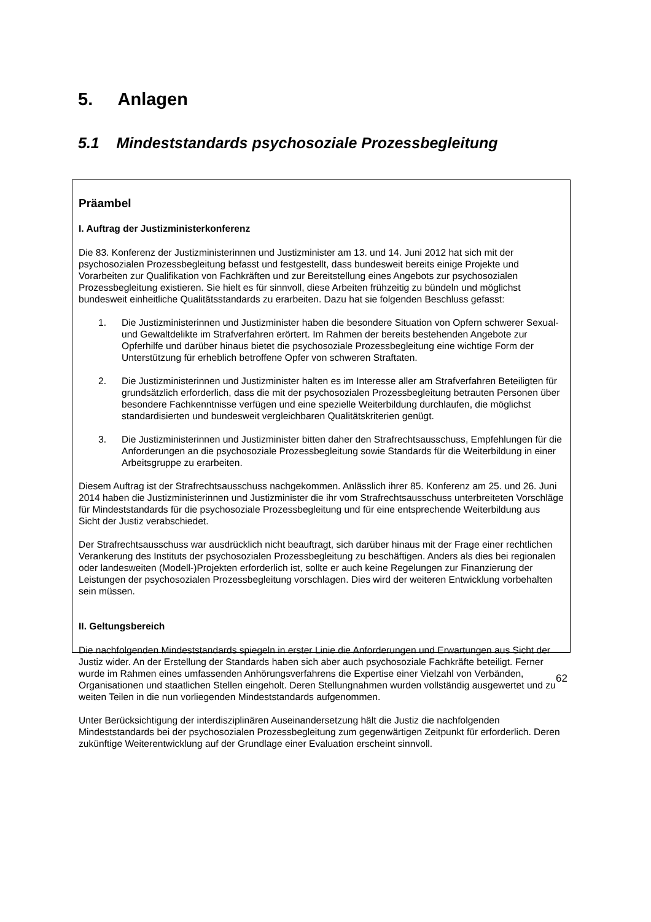5. Anlagen
5.1 Mindeststandards psychosoziale Prozessbegleitung
Präambel
I. Auftrag der Justizministerkonferenz
Die 83. Konferenz der Justizministerinnen und Justizminister am 13. und 14. Juni 2012 hat sich mit der psychosozialen Prozessbegleitung befasst und festgestellt, dass bundesweit bereits einige Projekte und Vorarbeiten zur Qualifikation von Fachkräften und zur Bereitstellung eines Angebots zur psychosozialen Prozessbegleitung existieren. Sie hielt es für sinnvoll, diese Arbeiten frühzeitig zu bündeln und möglichst bundesweit einheitliche Qualitätsstandards zu erarbeiten. Dazu hat sie folgenden Beschluss gefasst:
1. Die Justizministerinnen und Justizminister haben die besondere Situation von Opfern schwerer Sexual- und Gewaltdelikte im Strafverfahren erörtert. Im Rahmen der bereits bestehenden Angebote zur Opferhilfe und darüber hinaus bietet die psychosoziale Prozessbegleitung eine wichtige Form der Unterstützung für erheblich betroffene Opfer von schweren Straftaten.
2. Die Justizministerinnen und Justizminister halten es im Interesse aller am Strafverfahren Beteiligten für grundsätzlich erforderlich, dass die mit der psychosozialen Prozessbegleitung betrauten Personen über besondere Fachkenntnisse verfügen und eine spezielle Weiterbildung durchlaufen, die möglichst standardisierten und bundesweit vergleichbaren Qualitätskriterien genügt.
3. Die Justizministerinnen und Justizminister bitten daher den Strafrechtsausschuss, Empfehlungen für die Anforderungen an die psychosoziale Prozessbegleitung sowie Standards für die Weiterbildung in einer Arbeitsgruppe zu erarbeiten.
Diesem Auftrag ist der Strafrechtsausschuss nachgekommen. Anlässlich ihrer 85. Konferenz am 25. und 26. Juni 2014 haben die Justizministerinnen und Justizminister die ihr vom Strafrechtsausschuss unterbreiteten Vorschläge für Mindeststandards für die psychosoziale Prozessbegleitung und für eine entsprechende Weiterbildung aus Sicht der Justiz verabschiedet.
Der Strafrechtsausschuss war ausdrücklich nicht beauftragt, sich darüber hinaus mit der Frage einer rechtlichen Verankerung des Instituts der psychosozialen Prozessbegleitung zu beschäftigen. Anders als dies bei regionalen oder landesweiten (Modell-)Projekten erforderlich ist, sollte er auch keine Regelungen zur Finanzierung der Leistungen der psychosozialen Prozessbegleitung vorschlagen. Dies wird der weiteren Entwicklung vorbehalten sein müssen.
II. Geltungsbereich
Die nachfolgenden Mindeststandards spiegeln in erster Linie die Anforderungen und Erwartungen aus Sicht der Justiz wider. An der Erstellung der Standards haben sich aber auch psychosoziale Fachkräfte beteiligt. Ferner wurde im Rahmen eines umfassenden Anhörungsverfahrens die Expertise einer Vielzahl von Verbänden, Organisationen und staatlichen Stellen eingeholt. Deren Stellungnahmen wurden vollständig ausgewertet und zu weiten Teilen in die nun vorliegenden Mindeststandards aufgenommen.
Unter Berücksichtigung der interdisziplinären Auseinandersetzung hält die Justiz die nachfolgenden Mindeststandards bei der psychosozialen Prozessbegleitung zum gegenwärtigen Zeitpunkt für erforderlich. Deren zukünftige Weiterentwicklung auf der Grundlage einer Evaluation erscheint sinnvoll.
62